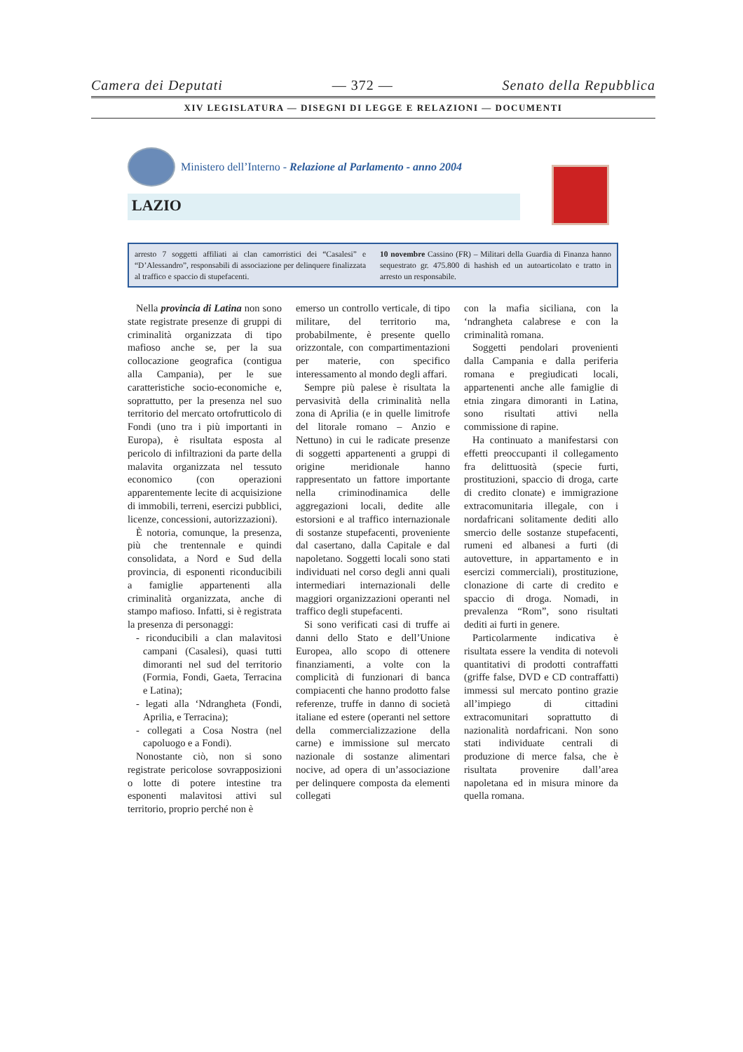Camera dei Deputati — 372 — Senato della Repubblica
XIV LEGISLATURA — DISEGNI DI LEGGE E RELAZIONI — DOCUMENTI
Ministero dell’Interno - Relazione al Parlamento - anno 2004
LAZIO
arresto 7 soggetti affiliati ai clan camorristici dei “Casalesi” e “D’Alessandro”, responsabili di associazione per delinquere finalizzata al traffico e spaccio di stupefacenti.
10 novembre Cassino (FR) – Militari della Guardia di Finanza hanno sequestrato gr. 475.800 di hashish ed un autoarticolato e tratto in arresto un responsabile.
Nella provincia di Latina non sono state registrate presenze di gruppi di criminalità organizzata di tipo mafioso anche se, per la sua collocazione geografica (contigua alla Campania), per le sue caratteristiche socio-economiche e, soprattutto, per la presenza nel suo territorio del mercato ortofrutticolo di Fondi (uno tra i più importanti in Europa), è risultata esposta al pericolo di infiltrazioni da parte della malavita organizzata nel tessuto economico (con operazioni apparentemente lecite di acquisizione di immobili, terreni, esercizi pubblici, licenze, concessioni, autorizzazioni).
È notoria, comunque, la presenza, più che trentennale e quindi consolidata, a Nord e Sud della provincia, di esponenti riconducibili a famiglie appartenenti alla criminalità organizzata, anche di stampo mafioso. Infatti, si è registrata la presenza di personaggi:
- riconducibili a clan malavitosi campani (Casalesi), quasi tutti dimoranti nel sud del territorio (Formia, Fondi, Gaeta, Terracina e Latina);
- legati alla ‘Ndrangheta (Fondi, Aprilia, e Terracina);
- collegati a Cosa Nostra (nel capoluogo e a Fondi).
Nonostante ciò, non si sono registrate pericolose sovrapposizioni o lotte di potere intestine tra esponenti malavitosi attivi sul territorio, proprio perché non è
emerso un controllo verticale, di tipo militare, del territorio ma, probabilmente, è presente quello orizzontale, con compartimentazioni per materie, con specifico interessamento al mondo degli affari.
Sempre più palese è risultata la pervasività della criminalità nella zona di Aprilia (e in quelle limitrofe del litorale romano – Anzio e Nettuno) in cui le radicate presenze di soggetti appartenenti a gruppi di origine meridionale hanno rappresentato un fattore importante nella criminodinamica delle aggregazioni locali, dedite alle estorsioni e al traffico internazionale di sostanze stupefacenti, proveniente dal casertano, dalla Capitale e dal napoletano. Soggetti locali sono stati individuati nel corso degli anni quali intermediari internazionali delle maggiori organizzazioni operanti nel traffico degli stupefacenti.
Si sono verificati casi di truffe ai danni dello Stato e dell’Unione Europea, allo scopo di ottenere finanziamenti, a volte con la complicità di funzionari di banca compiacenti che hanno prodotto false referenze, truffe in danno di società italiane ed estere (operanti nel settore della commercializzazione della carne) e immissione sul mercato nazionale di sostanze alimentari nocive, ad opera di un’associazione per delinquere composta da elementi collegati
con la mafia siciliana, con la ‘ndrangheta calabrese e con la criminalità romana.
Soggetti pendolari provenienti dalla Campania e dalla periferia romana e pregiudicati locali, appartenenti anche alle famiglie di etnia zingara dimoranti in Latina, sono risultati attivi nella commissione di rapine.
Ha continuato a manifestarsi con effetti preoccupanti il collegamento fra delittuosità (specie furti, prostituzioni, spaccio di droga, carte di credito clonate) e immigrazione extracomunitaria illegale, con i nordafricani solitamente dediti allo smercio delle sostanze stupefacenti, rumeni ed albanesi a furti (di autovetture, in appartamento e in esercizi commerciali), prostituzione, clonazione di carte di credito e spaccio di droga. Nomadi, in prevalenza “Rom”, sono risultati dediti ai furti in genere.
Particolarmente indicativa è risultata essere la vendita di notevoli quantitativi di prodotti contraffatti (griffe false, DVD e CD contraffatti) immessi sul mercato pontino grazie all’impiego di cittadini extracomunitari soprattutto di nazionalità nordafricani. Non sono stati individuate centrali di produzione di merce falsa, che è risultata provenire dall’area napoletana ed in misura minore da quella romana.